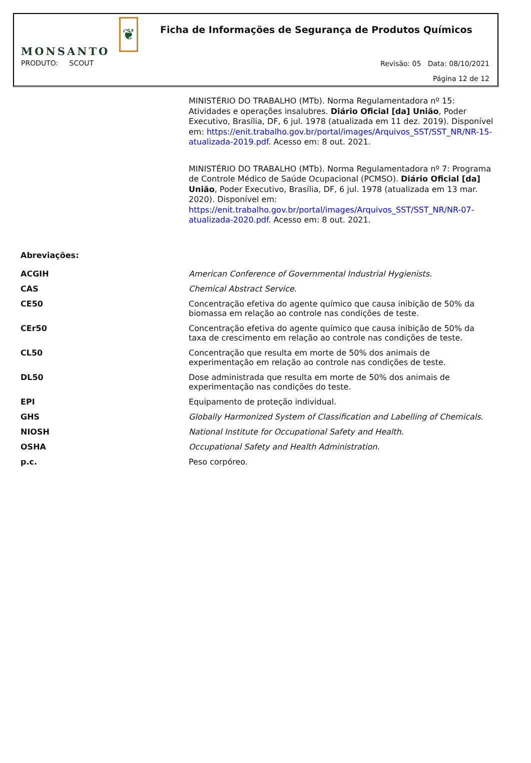MONSANTO ❦
Ficha de Informações de Segurança de Produtos Químicos
PRODUTO: SCOUT
Revisão: 05 Data: 08/10/2021
Página 12 de 12
MINISTÉRIO DO TRABALHO (MTb). Norma Regulamentadora nº 15: Atividades e operações insalubres. Diário Oficial [da] União, Poder Executivo, Brasília, DF, 6 jul. 1978 (atualizada em 11 dez. 2019). Disponível em: https://enit.trabalho.gov.br/portal/images/Arquivos_SST/SST_NR/NR-15-atualizada-2019.pdf. Acesso em: 8 out. 2021.
MINISTÉRIO DO TRABALHO (MTb). Norma Regulamentadora nº 7: Programa de Controle Médico de Saúde Ocupacional (PCMSO). Diário Oficial [da] União, Poder Executivo, Brasília, DF, 6 jul. 1978 (atualizada em 13 mar. 2020). Disponível em: https://enit.trabalho.gov.br/portal/images/Arquivos_SST/SST_NR/NR-07-atualizada-2020.pdf. Acesso em: 8 out. 2021.
Abreviações:
| ACGIH | American Conference of Governmental Industrial Hygienists. |
| CAS | Chemical Abstract Service . |
| CE50 | Concentração efetiva do agente químico que causa inibição de 50% da biomassa em relação ao controle nas condições de teste. |
| CEr50 | Concentração efetiva do agente químico que causa inibição de 50% da taxa de crescimento em relação ao controle nas condições de teste. |
| CL50 | Concentração que resulta em morte de 50% dos animais de experimentação em relação ao controle nas condições de teste. |
| DL50 | Dose administrada que resulta em morte de 50% dos animais de experimentação nas condições do teste. |
| EPI | Equipamento de proteção individual. |
| GHS | Globally Harmonized System of Classification and Labelling of Chemicals . |
| NIOSH | National Institute for Occupational Safety and Health. |
| OSHA | Occupational Safety and Health Administration. |
| p.c. | Peso corpóreo. |